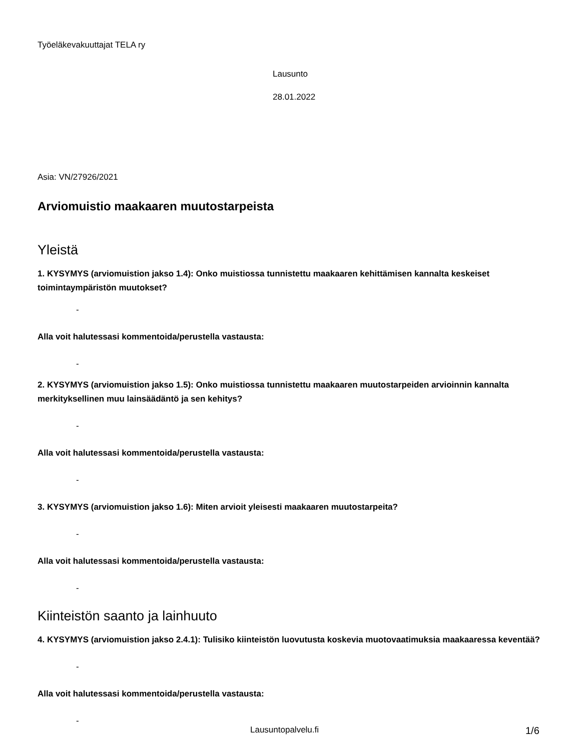Työeläkevakuuttajat TELA ry
Lausunto
28.01.2022
Asia: VN/27926/2021
Arviomuistio maakaaren muutostarpeista
Yleistä
1. KYSYMYS (arviomuistion jakso 1.4): Onko muistiossa tunnistettu maakaaren kehittämisen kannalta keskeiset toimintaympäristön muutokset?
-
Alla voit halutessasi kommentoida/perustella vastausta:
-
2. KYSYMYS (arviomuistion jakso 1.5): Onko muistiossa tunnistettu maakaaren muutostarpeiden arvioinnin kannalta merkityksellinen muu lainsäädäntö ja sen kehitys?
-
Alla voit halutessasi kommentoida/perustella vastausta:
-
3. KYSYMYS (arviomuistion jakso 1.6): Miten arvioit yleisesti maakaaren muutostarpeita?
-
Alla voit halutessasi kommentoida/perustella vastausta:
-
Kiinteistön saanto ja lainhuuto
4. KYSYMYS (arviomuistion jakso 2.4.1): Tulisiko kiinteistön luovutusta koskevia muotovaatimuksia maakaaressa keventää?
-
Alla voit halutessasi kommentoida/perustella vastausta:
-
Lausuntopalvelu.fi 1/6